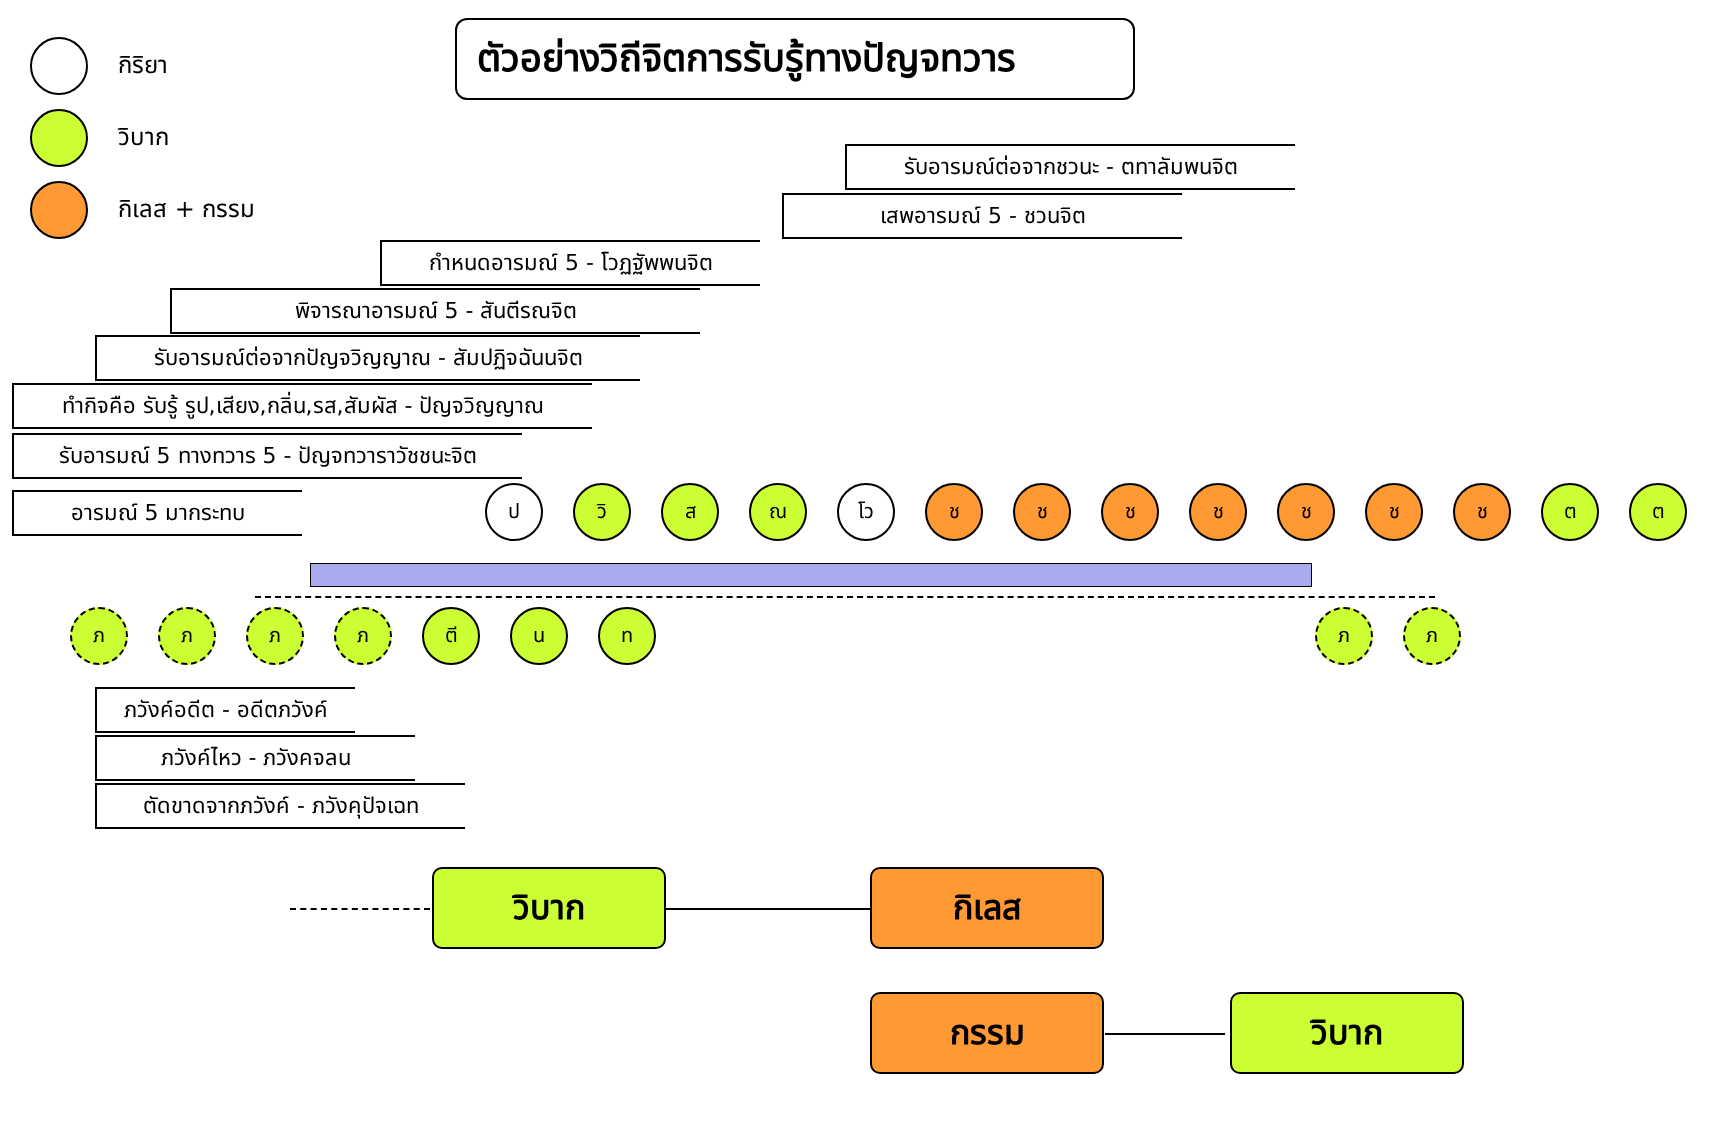กิริยา
วิบาก
กิเลส + กรรม
ตัวอย่างวิถีจิตการรับรู้ทางปัญจทวาร
รับอารมณ์ต่อจากชวนะ - ตทาลัมพนจิต
เสพอารมณ์ 5 - ชวนจิต
กำหนดอารมณ์ 5 - โวฏฐัพพนจิต
พิจารณาอารมณ์ 5 - สันตีรณจิต
รับอารมณ์ต่อจากปัญจวิญญาณ - สัมปฏิจฉันนจิต
ทำกิจคือ รับรู้ รูป,เสียง,กลิ่น,รส,สัมผัส - ปัญจวิญญาณ
รับอารมณ์ 5 ทางทวาร 5 - ปัญจทวาราวัชชนะจิต
อารมณ์ 5 มากระทบ ปวิ ส ณ โว ชชชชชชช ต ต
ภภภภ ตี น ท ภภ
ภวังค์อดีต - อดีตภวังค์
ภวังค์ไหว - ภวังคจลน
ตัดขาดจากภวังค์ - ภวังคุปัจเฉท
วิบาก กิเลส
กรรม วิบาก